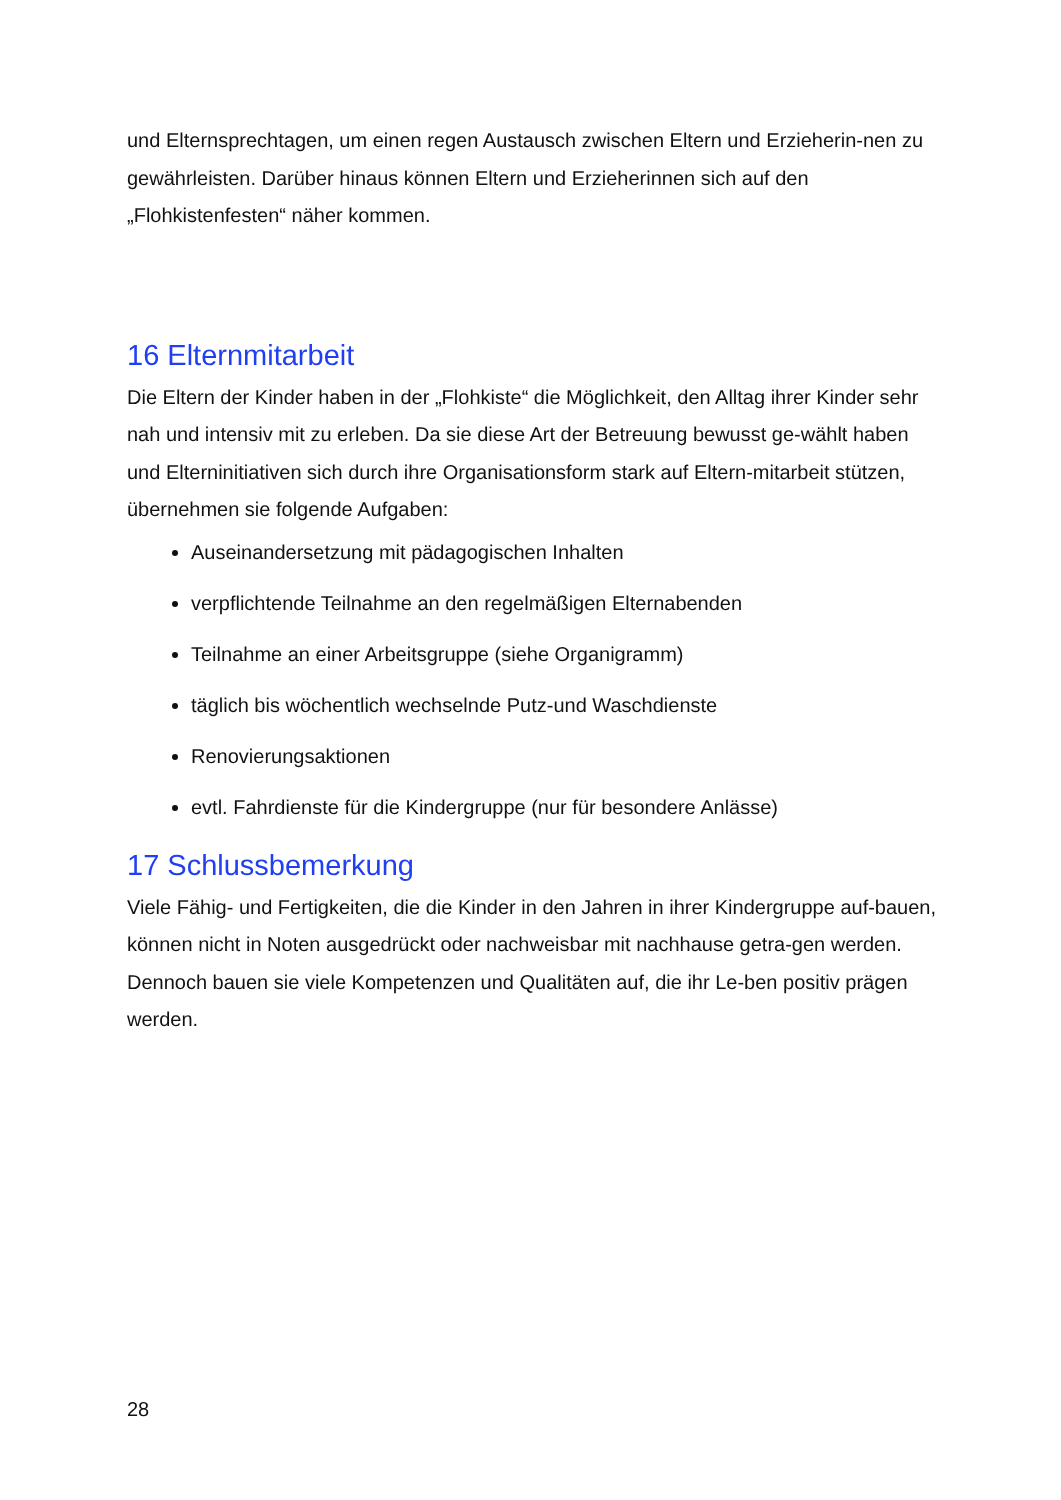und Elternsprechtagen, um einen regen Austausch zwischen Eltern und Erzieherin-nen zu gewährleisten. Darüber hinaus können Eltern und Erzieherinnen sich auf den „Flohkistenfesten“ näher kommen.
16 Elternmitarbeit
Die Eltern der Kinder haben in der „Flohkiste“ die Möglichkeit, den Alltag ihrer Kinder sehr nah und intensiv mit zu erleben. Da sie diese Art der Betreuung bewusst ge-wählt haben und Elterninitiativen sich durch ihre Organisationsform stark auf Eltern-mitarbeit stützen, übernehmen sie folgende Aufgaben:
Auseinandersetzung mit pädagogischen Inhalten
verpflichtende Teilnahme an den regelmäßigen Elternabenden
Teilnahme an einer Arbeitsgruppe (siehe Organigramm)
täglich bis wöchentlich wechselnde Putz-und Waschdienste
Renovierungsaktionen
evtl. Fahrdienste für die Kindergruppe (nur für besondere Anlässe)
17 Schlussbemerkung
Viele Fähig- und Fertigkeiten, die die Kinder in den Jahren in ihrer Kindergruppe auf-bauen, können nicht in Noten ausgedrückt oder nachweisbar mit nachhause getra-gen werden. Dennoch bauen sie viele Kompetenzen und Qualitäten auf, die ihr Le-ben positiv prägen werden.
28